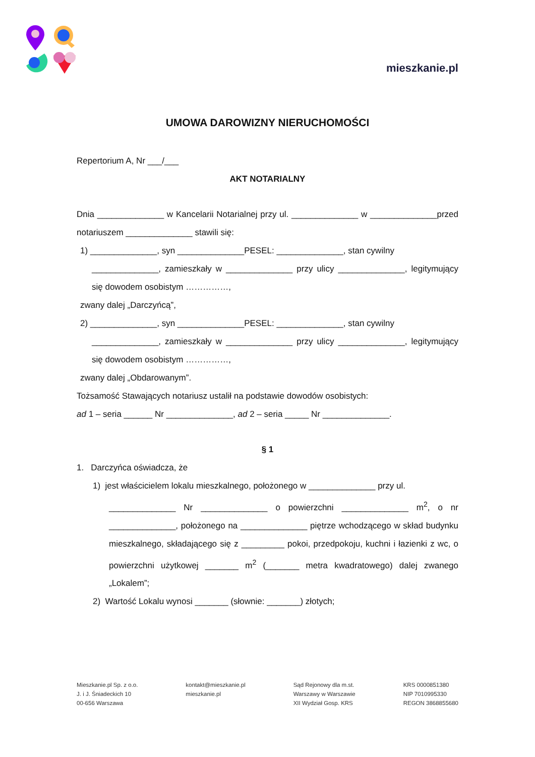mieszkanie.pl
UMOWA DAROWIZNY NIERUCHOMOŚCI
Repertorium A, Nr ___/___
AKT NOTARIALNY
Dnia ______________ w Kancelarii Notarialnej przy ul. ______________ w ______________przed notariuszem ______________ stawili się:
1) ______________, syn ______________PESEL: ______________, stan cywilny
______________, zamieszkały w ______________ przy ulicy ______________, legitymujący się dowodem osobistym ……………,
zwany dalej „Darczyńcą”,
2) ______________, syn ______________PESEL: ______________, stan cywilny
______________, zamieszkały w ______________ przy ulicy ______________, legitymujący się dowodem osobistym ……………,
zwany dalej „Obdarowanym”.
Tożsamość Stawających notariusz ustalił na podstawie dowodów osobistych:
ad 1 – seria ______ Nr ______________, ad 2 – seria _____ Nr ______________.
§ 1
1. Darczyńca oświadcza, że
1) jest właścicielem lokalu mieszkalnego, położonego w ______________ przy ul.
______________ Nr ______________ o powierzchni ______________ m<sup>2</sup>, o nr ______________, położonego na ______________ piętrze wchodzącego w skład budynku mieszkalnego, składającego się z _________ pokoi, przedpokoju, kuchni i łazienki z wc, o powierzchni użytkowej _______ m<sup>2</sup> (_______ metra kwadratowego) dalej zwanego „Lokalem”;
2) Wartość Lokalu wynosi _______ (słownie: _______) złotych;
Mieszkanie.pl Sp. z o.o.
J. i J. Śniadeckich 10
00-656 Warszawa
kontakt@mieszkanie.pl
mieszkanie.pl
Sąd Rejonowy dla m.st.
Warszawy w Warszawie
XII Wydział Gosp. KRS
KRS 0000851380
NIP 7010995330
REGON 3868855680